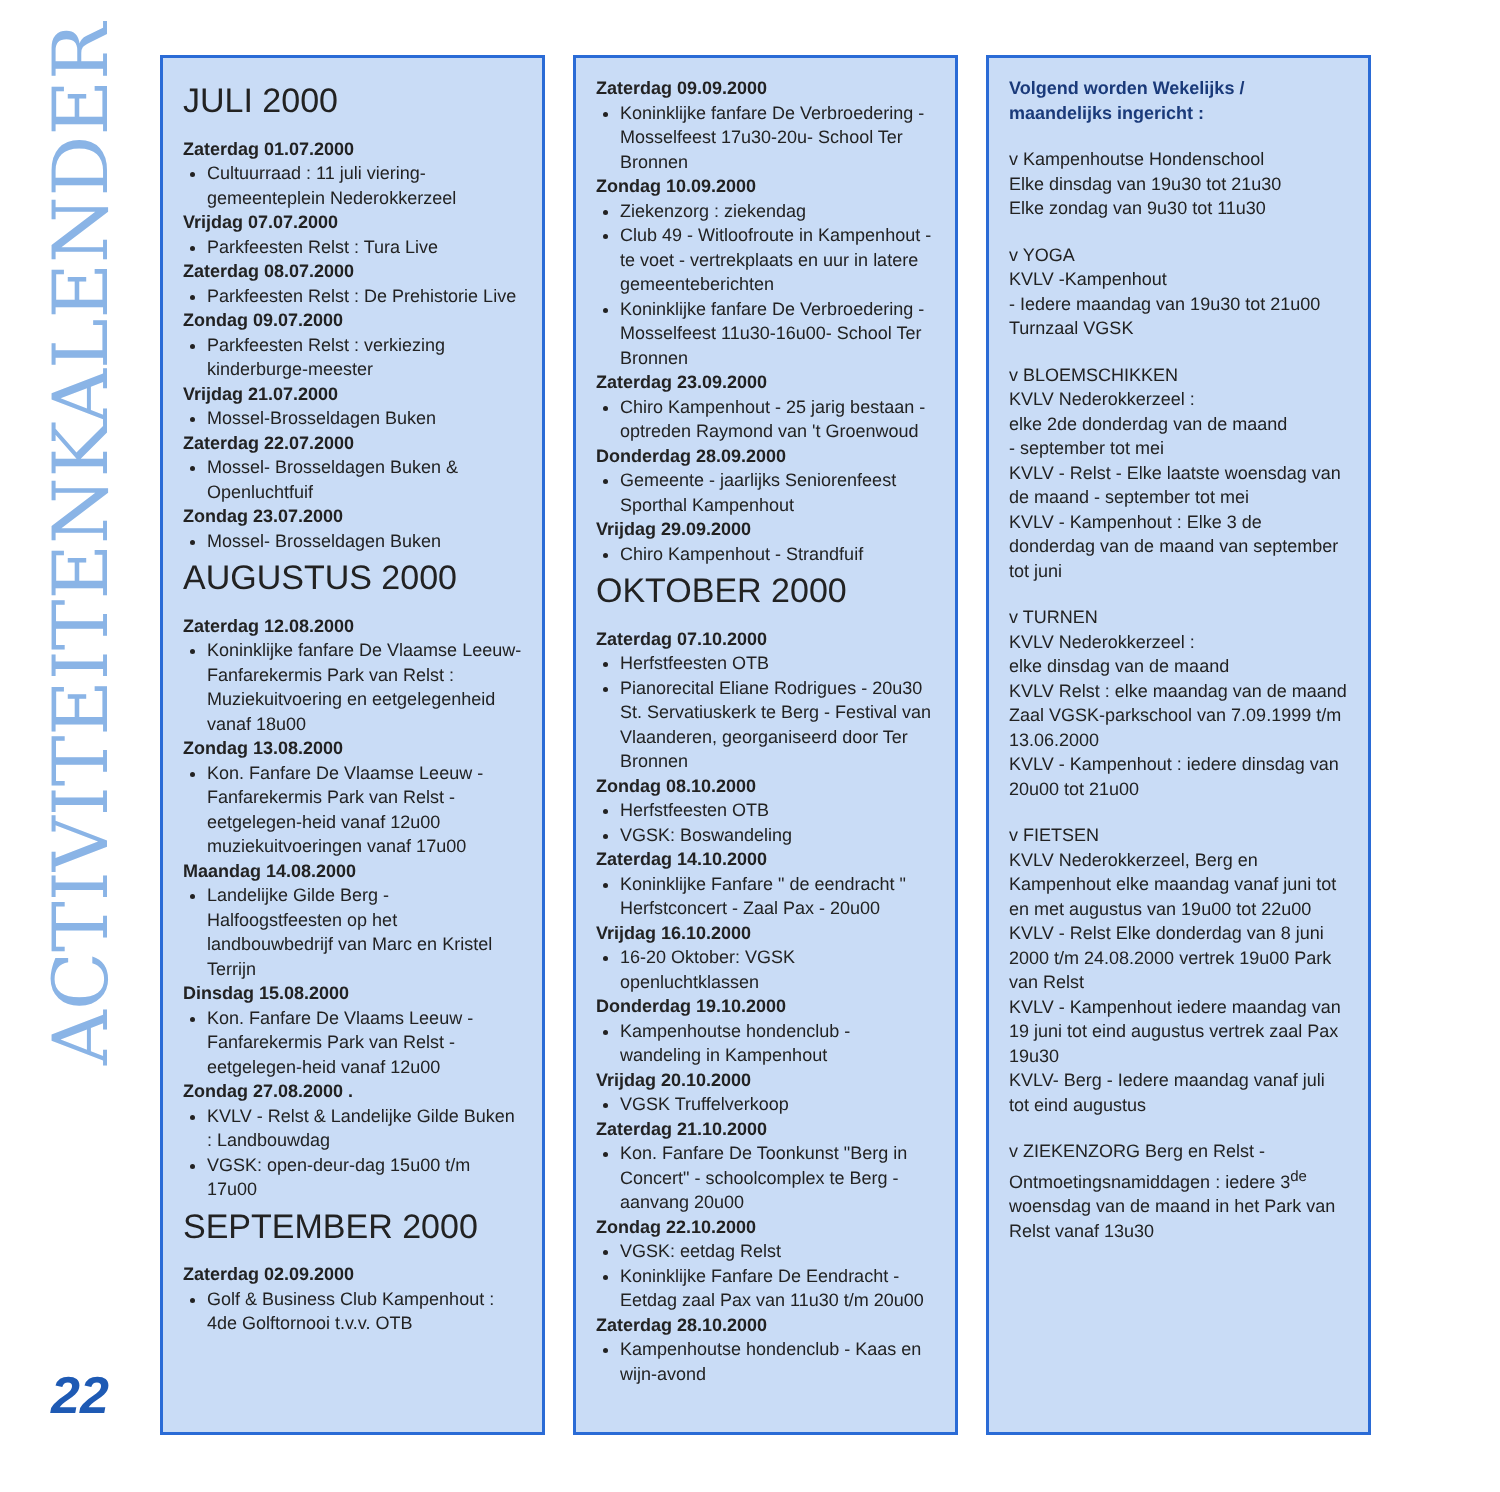ACTIVITEITENKALENDER
22
JULI 2000
Zaterdag 01.07.2000
Cultuurraad : 11 juli viering- gemeenteplein Nederokkerzeel
Vrijdag 07.07.2000
Parkfeesten Relst : Tura Live
Zaterdag 08.07.2000
Parkfeesten Relst : De Prehistorie Live
Zondag 09.07.2000
Parkfeesten Relst : verkiezing kinderburge-meester
Vrijdag 21.07.2000
Mossel-Brosseldagen Buken
Zaterdag 22.07.2000
Mossel- Brosseldagen Buken & Openluchtfuif
Zondag 23.07.2000
Mossel- Brosseldagen Buken
AUGUSTUS 2000
Zaterdag 12.08.2000
Koninklijke fanfare De Vlaamse Leeuw-Fanfarekermis Park van Relst : Muziekuitvoering en eetgelegenheid vanaf 18u00
Zondag 13.08.2000
Kon. Fanfare De Vlaamse Leeuw - Fanfarekermis Park van Relst - eetgelegen-heid vanaf 12u00 muziekuitvoeringen vanaf 17u00
Maandag 14.08.2000
Landelijke Gilde Berg - Halfoogstfeesten op het landbouwbedrijf van Marc en Kristel Terrijn
Dinsdag 15.08.2000
Kon. Fanfare De Vlaams Leeuw - Fanfarekermis Park van Relst - eetgelegen-heid vanaf 12u00
Zondag 27.08.2000 .
KVLV - Relst & Landelijke Gilde Buken : Landbouwdag
VGSK: open-deur-dag 15u00 t/m 17u00
SEPTEMBER 2000
Zaterdag 02.09.2000
Golf & Business Club Kampenhout : 4de Golftornooi t.v.v. OTB
Zaterdag 09.09.2000
Koninklijke fanfare De Verbroedering - Mosselfeest 17u30-20u- School Ter Bronnen
Zondag 10.09.2000
Ziekenzorg : ziekendag
Club 49 - Witloofroute in Kampenhout - te voet - vertrekplaats en uur in latere gemeenteberichten
Koninklijke fanfare De Verbroedering - Mosselfeest 11u30-16u00- School Ter Bronnen
Zaterdag 23.09.2000
Chiro Kampenhout - 25 jarig bestaan - optreden Raymond van 't Groenwoud
Donderdag 28.09.2000
Gemeente - jaarlijks Seniorenfeest Sporthal Kampenhout
Vrijdag 29.09.2000
Chiro Kampenhout - Strandfuif
OKTOBER 2000
Zaterdag 07.10.2000
Herfstfeesten OTB
Pianorecital Eliane Rodrigues - 20u30 St. Servatiuskerk te Berg - Festival van Vlaanderen, georganiseerd door Ter Bronnen
Zondag 08.10.2000
Herfstfeesten OTB
VGSK: Boswandeling
Zaterdag 14.10.2000
Koninklijke Fanfare " de eendracht " Herfstconcert - Zaal Pax - 20u00
Vrijdag 16.10.2000
16-20 Oktober: VGSK openluchtklassen
Donderdag 19.10.2000
Kampenhoutse hondenclub - wandeling in Kampenhout
Vrijdag 20.10.2000
VGSK Truffelverkoop
Zaterdag 21.10.2000
Kon. Fanfare De Toonkunst "Berg in Concert" - schoolcomplex te Berg - aanvang 20u00
Zondag 22.10.2000
VGSK: eetdag Relst
Koninklijke Fanfare De Eendracht - Eetdag zaal Pax van 11u30 t/m 20u00
Zaterdag 28.10.2000
Kampenhoutse hondenclub - Kaas en wijn-avond
Volgend worden Wekelijks / maandelijks ingericht :
v Kampenhoutse Hondenschool
Elke dinsdag van 19u30 tot 21u30
Elke zondag van 9u30 tot 11u30
v YOGA
KVLV -Kampenhout
- Iedere maandag van 19u30 tot 21u00 Turnzaal VGSK
v BLOEMSCHIKKEN
KVLV Nederokkerzeel :
elke 2de donderdag van de maand
- september tot mei
KVLV - Relst - Elke laatste woensdag van de maand - september tot mei
KVLV - Kampenhout : Elke 3 de donderdag van de maand van september tot juni
v TURNEN
KVLV Nederokkerzeel :
elke dinsdag van de maand
KVLV Relst : elke maandag van de maand
Zaal VGSK-parkschool van 7.09.1999 t/m 13.06.2000
KVLV - Kampenhout : iedere dinsdag van 20u00 tot 21u00
v FIETSEN
KVLV Nederokkerzeel, Berg en Kampenhout elke maandag vanaf juni tot en met augustus van 19u00 tot 22u00
KVLV - Relst Elke donderdag van 8 juni 2000 t/m 24.08.2000 vertrek 19u00 Park van Relst
KVLV - Kampenhout iedere maandag van 19 juni tot eind augustus vertrek zaal Pax 19u30
KVLV- Berg - Iedere maandag vanaf juli tot eind augustus
v ZIEKENZORG Berg en Relst - Ontmoetingsnamiddagen : iedere 3<sup>de</sup> woensdag van de maand in het Park van Relst vanaf 13u30